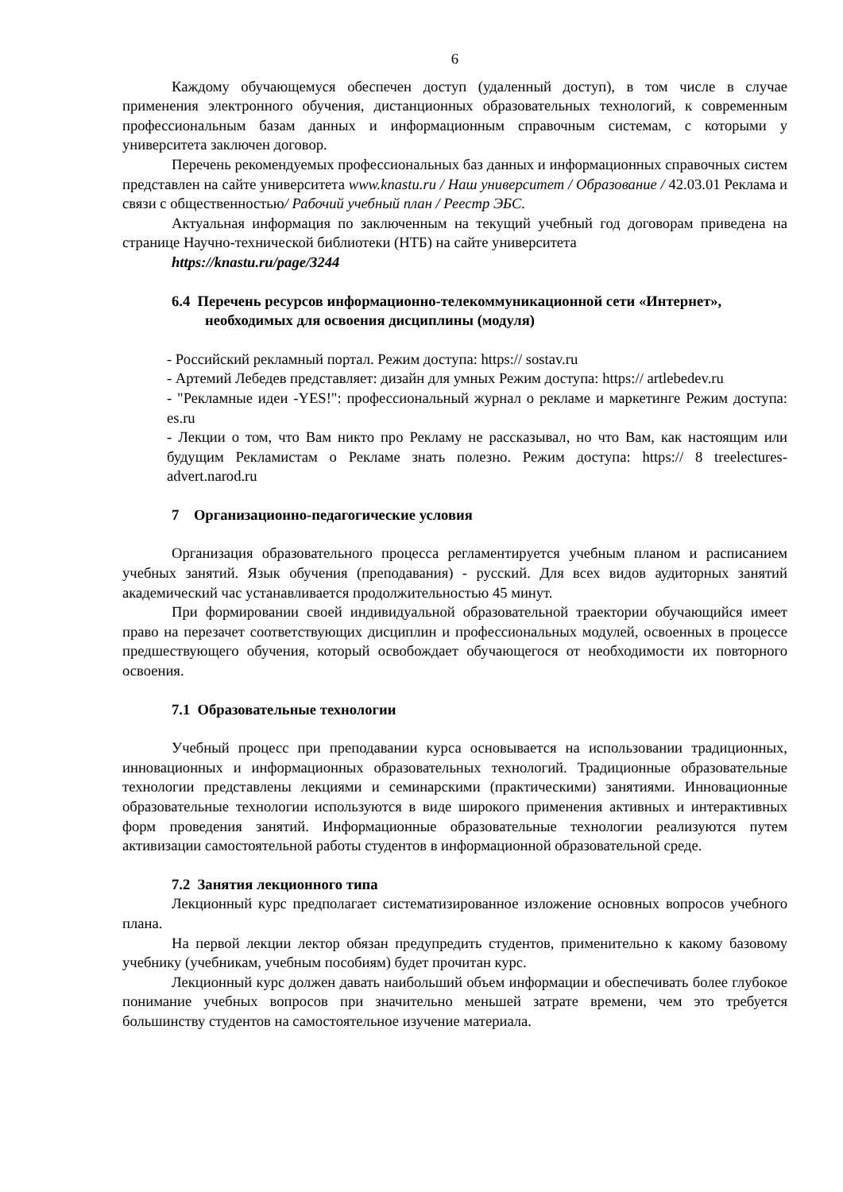6
Каждому обучающемуся обеспечен доступ (удаленный доступ), в том числе в случае применения электронного обучения, дистанционных образовательных технологий, к современным профессиональным базам данных и информационным справочным системам, с которыми у университета заключен договор.
Перечень рекомендуемых профессиональных баз данных и информационных справочных систем представлен на сайте университета www.knastu.ru / Наш университет / Образование / 42.03.01 Реклама и связи с общественностью/ Рабочий учебный план / Реестр ЭБС.
Актуальная информация по заключенным на текущий учебный год договорам приведена на странице Научно-технической библиотеки (НТБ) на сайте университета
https://knastu.ru/page/3244
6.4 Перечень ресурсов информационно-телекоммуникационной сети «Интернет», необходимых для освоения дисциплины (модуля)
- Российский рекламный портал. Режим доступа: https:// sostav.ru
- Артемий Лебедев представляет: дизайн для умных Режим доступа: https:// artlebedev.ru
- "Рекламные идеи -YES!": профессиональный журнал о рекламе и маркетинге Режим доступа: es.ru
- Лекции о том, что Вам никто про Рекламу не рассказывал, но что Вам, как настоящим или будущим Рекламистам о Рекламе знать полезно. Режим доступа: https:// 8 treelectures-advert.narod.ru
7 Организационно-педагогические условия
Организация образовательного процесса регламентируется учебным планом и расписанием учебных занятий. Язык обучения (преподавания) - русский. Для всех видов аудиторных занятий академический час устанавливается продолжительностью 45 минут.
При формировании своей индивидуальной образовательной траектории обучающийся имеет право на перезачет соответствующих дисциплин и профессиональных модулей, освоенных в процессе предшествующего обучения, который освобождает обучающегося от необходимости их повторного освоения.
7.1 Образовательные технологии
Учебный процесс при преподавании курса основывается на использовании традиционных, инновационных и информационных образовательных технологий. Традиционные образовательные технологии представлены лекциями и семинарскими (практическими) занятиями. Инновационные образовательные технологии используются в виде широкого применения активных и интерактивных форм проведения занятий. Информационные образовательные технологии реализуются путем активизации самостоятельной работы студентов в информационной образовательной среде.
7.2 Занятия лекционного типа
Лекционный курс предполагает систематизированное изложение основных вопросов учебного плана.
На первой лекции лектор обязан предупредить студентов, применительно к какому базовому учебнику (учебникам, учебным пособиям) будет прочитан курс.
Лекционный курс должен давать наибольший объем информации и обеспечивать более глубокое понимание учебных вопросов при значительно меньшей затрате времени, чем это требуется большинству студентов на самостоятельное изучение материала.